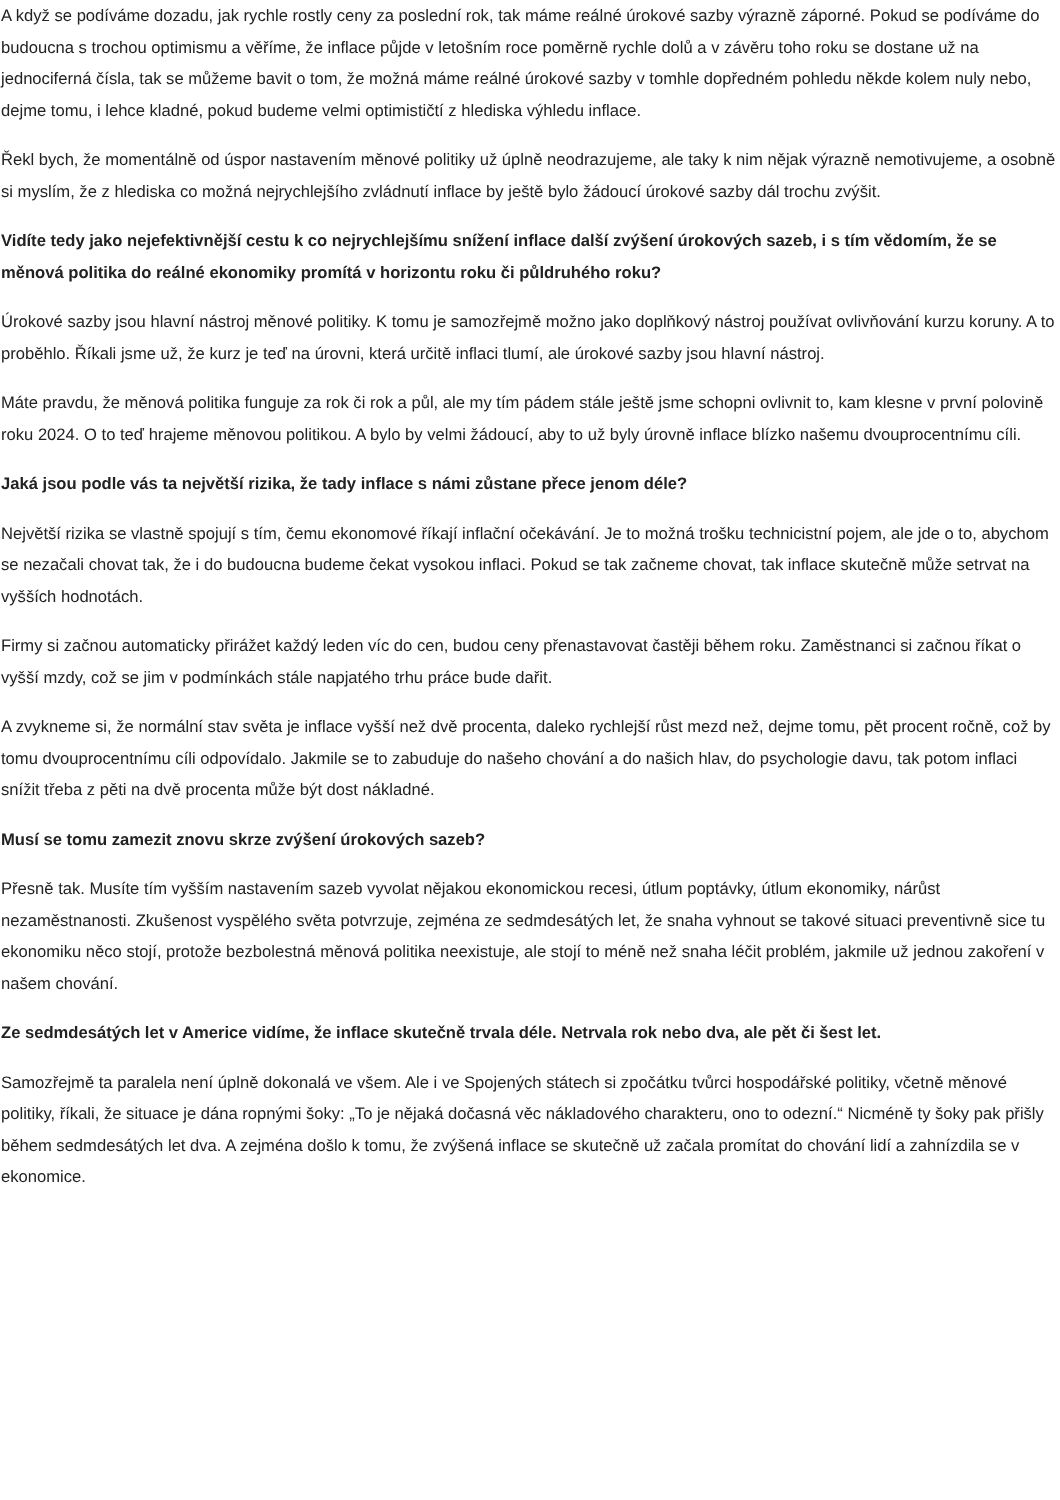A když se podíváme dozadu, jak rychle rostly ceny za poslední rok, tak máme reálné úrokové sazby výrazně záporné. Pokud se podíváme do budoucna s trochou optimismu a věříme, že inflace půjde v letošním roce poměrně rychle dolů a v závěru toho roku se dostane už na jednociferná čísla, tak se můžeme bavit o tom, že možná máme reálné úrokové sazby v tomhle dopředném pohledu někde kolem nuly nebo, dejme tomu, i lehce kladné, pokud budeme velmi optimističtí z hlediska výhledu inflace.
Řekl bych, že momentálně od úspor nastavením měnové politiky už úplně neodrazujeme, ale taky k nim nějak výrazně nemotivujeme, a osobně si myslím, že z hlediska co možná nejrychlejšího zvládnutí inflace by ještě bylo žádoucí úrokové sazby dál trochu zvýšit.
Vidíte tedy jako nejefektivnější cestu k co nejrychlejšímu snížení inflace další zvýšení úrokových sazeb, i s tím vědomím, že se měnová politika do reálné ekonomiky promítá v horizontu roku či půldruhého roku?
Úrokové sazby jsou hlavní nástroj měnové politiky. K tomu je samozřejmě možno jako doplňkový nástroj používat ovlivňování kurzu koruny. A to proběhlo. Říkali jsme už, že kurz je teď na úrovni, která určitě inflaci tlumí, ale úrokové sazby jsou hlavní nástroj.
Máte pravdu, že měnová politika funguje za rok či rok a půl, ale my tím pádem stále ještě jsme schopni ovlivnit to, kam klesne v první polovině roku 2024. O to teď hrajeme měnovou politikou. A bylo by velmi žádoucí, aby to už byly úrovně inflace blízko našemu dvouprocentnímu cíli.
Jaká jsou podle vás ta největší rizika, že tady inflace s námi zůstane přece jenom déle?
Největší rizika se vlastně spojují s tím, čemu ekonomové říkají inflační očekávání. Je to možná trošku technicistní pojem, ale jde o to, abychom se nezačali chovat tak, že i do budoucna budeme čekat vysokou inflaci. Pokud se tak začneme chovat, tak inflace skutečně může setrvat na vyšších hodnotách.
Firmy si začnou automaticky přirážet každý leden víc do cen, budou ceny přenastavovat častěji během roku. Zaměstnanci si začnou říkat o vyšší mzdy, což se jim v podmínkách stále napjatého trhu práce bude dařit.
A zvykneme si, že normální stav světa je inflace vyšší než dvě procenta, daleko rychlejší růst mezd než, dejme tomu, pět procent ročně, což by tomu dvouprocentnímu cíli odpovídalo. Jakmile se to zabuduje do našeho chování a do našich hlav, do psychologie davu, tak potom inflaci snížit třeba z pěti na dvě procenta může být dost nákladné.
Musí se tomu zamezit znovu skrze zvýšení úrokových sazeb?
Přesně tak. Musíte tím vyšším nastavením sazeb vyvolat nějakou ekonomickou recesi, útlum poptávky, útlum ekonomiky, nárůst nezaměstnanosti. Zkušenost vyspělého světa potvrzuje, zejména ze sedmdesátých let, že snaha vyhnout se takové situaci preventivně sice tu ekonomiku něco stojí, protože bezbolestná měnová politika neexistuje, ale stojí to méně než snaha léčit problém, jakmile už jednou zakoření v našem chování.
Ze sedmdesátých let v Americe vidíme, že inflace skutečně trvala déle. Netrvala rok nebo dva, ale pět či šest let.
Samozřejmě ta paralela není úplně dokonalá ve všem. Ale i ve Spojených státech si zpočátku tvůrci hospodářské politiky, včetně měnové politiky, říkali, že situace je dána ropnými šoky: „To je nějaká dočasná věc nákladového charakteru, ono to odezní.“ Nicméně ty šoky pak přišly během sedmdesátých let dva. A zejména došlo k tomu, že zvýšená inflace se skutečně už začala promítat do chování lidí a zahnízdila se v ekonomice.